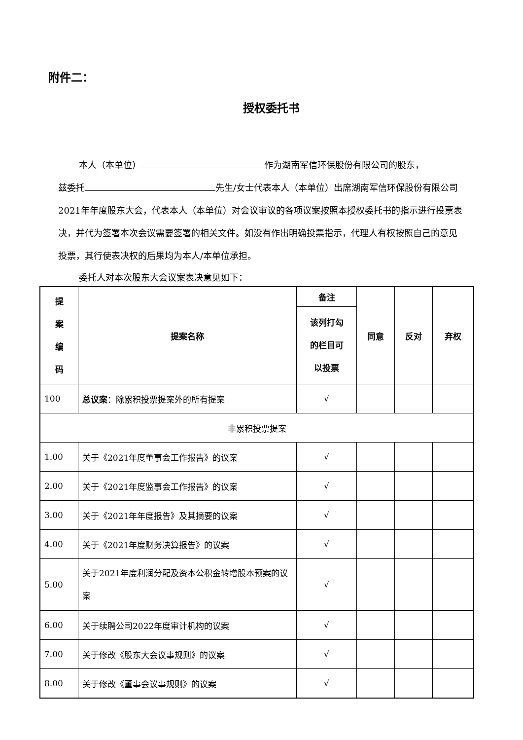附件二：
授权委托书
本人（本单位） 作为湖南军信环保股份有限公司的股东，
兹委托 先生/女士代表本人（本单位）出席湖南军信环保股份有限公司2021年年度股东大会，代表本人（本单位）对会议审议的各项议案按照本授权委托书的指示进行投票表决，并代为签署本次会议需要签署的相关文件。如没有作出明确投票指示，代理人有权按照自己的意见投票，其行使表决权的后果均为本人/本单位承担。
委托人对本次股东大会议案表决意见如下：
| 提 案 编 码 | 提案名称 | 备注 | 同意 | 反对 | 弃权 |
| --- | --- | --- | --- | --- | --- |
| | | 该列打勾 的栏目可 以投票 | | | |
| 100 | 总议案 ：除累积投票提案外的所有提案 | √ | | | |
| 非累积投票提案 | | | | | |
| 1.00 | 关于《2021年度董事会工作报告》的议案 | √ | | | |
| 2.00 | 关于《2021年度监事会工作报告》的议案 | √ | | | |
| 3.00 | 关于《2021年年度报告》及其摘要的议案 | √ | | | |
| 4.00 | 关于《2021年度财务决算报告》的议案 | √ | | | |
| 5.00 | 关于2021年度利润分配及资本公积金转增股本预案的议案 | √ | | | |
| 6.00 | 关于续聘公司2022年度审计机构的议案 | √ | | | |
| 7.00 | 关于修改《股东大会议事规则》的议案 | √ | | | |
| 8.00 | 关于修改《董事会议事规则》的议案 | √ | | | |